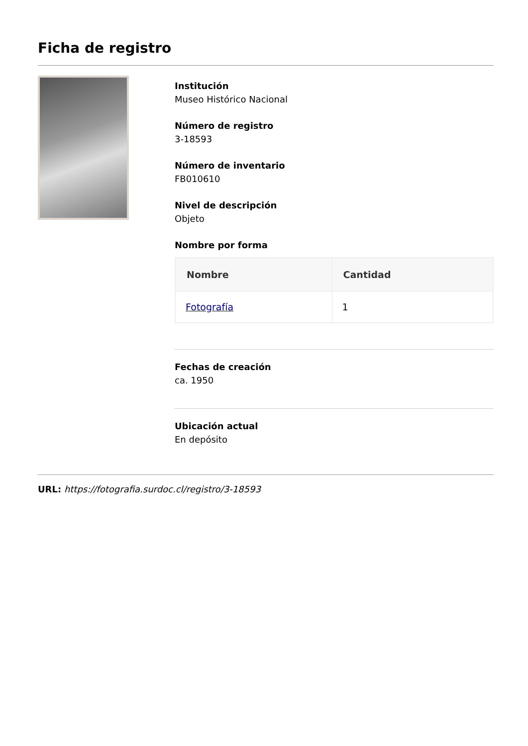Ficha de registro
Institución
Museo Histórico Nacional
Número de registro
3-18593
Número de inventario
FB010610
Nivel de descripción
Objeto
Nombre por forma
| Nombre | Cantidad |
| --- | --- |
| Fotografía | 1 |
Fechas de creación
ca. 1950
Ubicación actual
En depósito
URL: https://fotografia.surdoc.cl/registro/3-18593